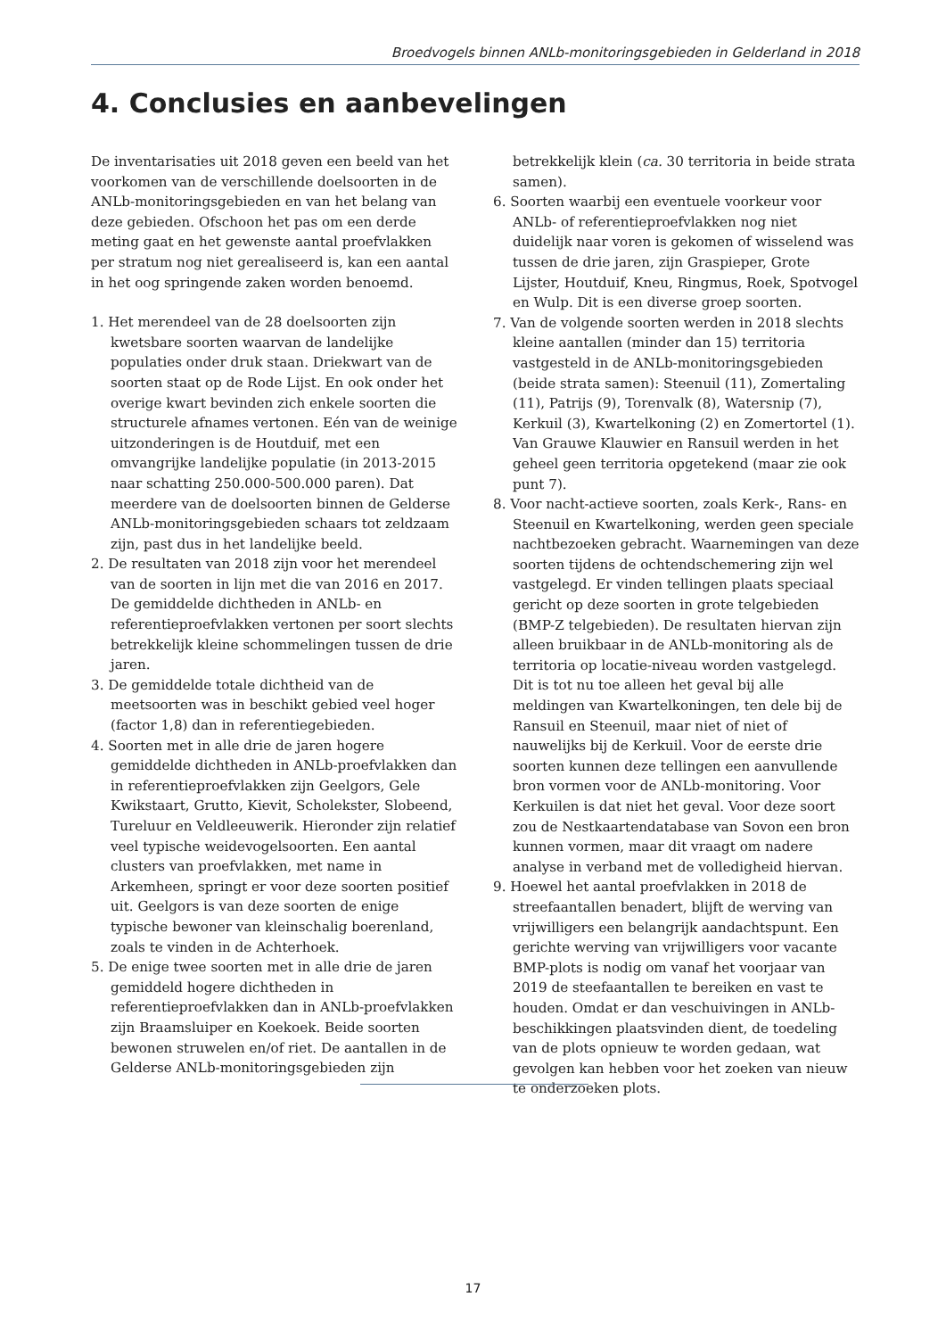Broedvogels binnen ANLb-monitoringsgebieden in Gelderland in 2018
4. Conclusies en aanbevelingen
De inventarisaties uit 2018 geven een beeld van het voorkomen van de verschillende doelsoorten in de ANLb-monitoringsgebieden en van het belang van deze gebieden. Ofschoon het pas om een derde meting gaat en het gewenste aantal proefvlakken per stratum nog niet gerealiseerd is, kan een aantal in het oog springende zaken worden benoemd.
1. Het merendeel van de 28 doelsoorten zijn kwetsbare soorten waarvan de landelijke populaties onder druk staan. Driekwart van de soorten staat op de Rode Lijst. En ook onder het overige kwart bevinden zich enkele soorten die structurele afnames vertonen. Eén van de weinige uitzonderingen is de Houtduif, met een omvangrijke landelijke populatie (in 2013-2015 naar schatting 250.000-500.000 paren). Dat meerdere van de doelsoorten binnen de Gelderse ANLb-monitoringsgebieden schaars tot zeldzaam zijn, past dus in het landelijke beeld.
2. De resultaten van 2018 zijn voor het merendeel van de soorten in lijn met die van 2016 en 2017. De gemiddelde dichtheden in ANLb- en referentieproefvlakken vertonen per soort slechts betrekkelijk kleine schommelingen tussen de drie jaren.
3. De gemiddelde totale dichtheid van de meetsoorten was in beschikt gebied veel hoger (factor 1,8) dan in referentiegebieden.
4. Soorten met in alle drie de jaren hogere gemiddelde dichtheden in ANLb-proefvlakken dan in referentieproefvlakken zijn Geelgors, Gele Kwikstaart, Grutto, Kievit, Scholekster, Slobeend, Tureluur en Veldleeuwerik. Hieronder zijn relatief veel typische weidevogelsoorten. Een aantal clusters van proefvlakken, met name in Arkemheen, springt er voor deze soorten positief uit. Geelgors is van deze soorten de enige typische bewoner van kleinschalig boerenland, zoals te vinden in de Achterhoek.
5. De enige twee soorten met in alle drie de jaren gemiddeld hogere dichtheden in referentieproefvlakken dan in ANLb-proefvlakken zijn Braamsluiper en Koekoek. Beide soorten bewonen struwelen en/of riet. De aantallen in de Gelderse ANLb-monitoringsgebieden zijn betrekkelijk klein (ca. 30 territoria in beide strata samen).
6. Soorten waarbij een eventuele voorkeur voor ANLb- of referentieproefvlakken nog niet duidelijk naar voren is gekomen of wisselend was tussen de drie jaren, zijn Graspieper, Grote Lijster, Houtduif, Kneu, Ringmus, Roek, Spotvogel en Wulp. Dit is een diverse groep soorten.
7. Van de volgende soorten werden in 2018 slechts kleine aantallen (minder dan 15) territoria vastgesteld in de ANLb-monitoringsgebieden (beide strata samen): Steenuil (11), Zomertaling (11), Patrijs (9), Torenvalk (8), Watersnip (7), Kerkuil (3), Kwartelkoning (2) en Zomertortel (1). Van Grauwe Klauwier en Ransuil werden in het geheel geen territoria opgetekend (maar zie ook punt 7).
8. Voor nacht-actieve soorten, zoals Kerk-, Rans- en Steenuil en Kwartelkoning, werden geen speciale nachtbezoeken gebracht. Waarnemingen van deze soorten tijdens de ochtendschemering zijn wel vastgelegd. Er vinden tellingen plaats speciaal gericht op deze soorten in grote telgebieden (BMP-Z telgebieden). De resultaten hiervan zijn alleen bruikbaar in de ANLb-monitoring als de territoria op locatie-niveau worden vastgelegd. Dit is tot nu toe alleen het geval bij alle meldingen van Kwartelkoningen, ten dele bij de Ransuil en Steenuil, maar niet of niet of nauwelijks bij de Kerkuil. Voor de eerste drie soorten kunnen deze tellingen een aanvullende bron vormen voor de ANLb-monitoring. Voor Kerkuilen is dat niet het geval. Voor deze soort zou de Nestkaartendatabase van Sovon een bron kunnen vormen, maar dit vraagt om nadere analyse in verband met de volledigheid hiervan.
9. Hoewel het aantal proefvlakken in 2018 de streefaantallen benadert, blijft de werving van vrijwilligers een belangrijk aandachtspunt. Een gerichte werving van vrijwilligers voor vacante BMP-plots is nodig om vanaf het voorjaar van 2019 de steefaantallen te bereiken en vast te houden. Omdat er dan veschuivingen in ANLb-beschikkingen plaatsvinden dient, de toedeling van de plots opnieuw te worden gedaan, wat gevolgen kan hebben voor het zoeken van nieuw te onderzoeken plots.
17